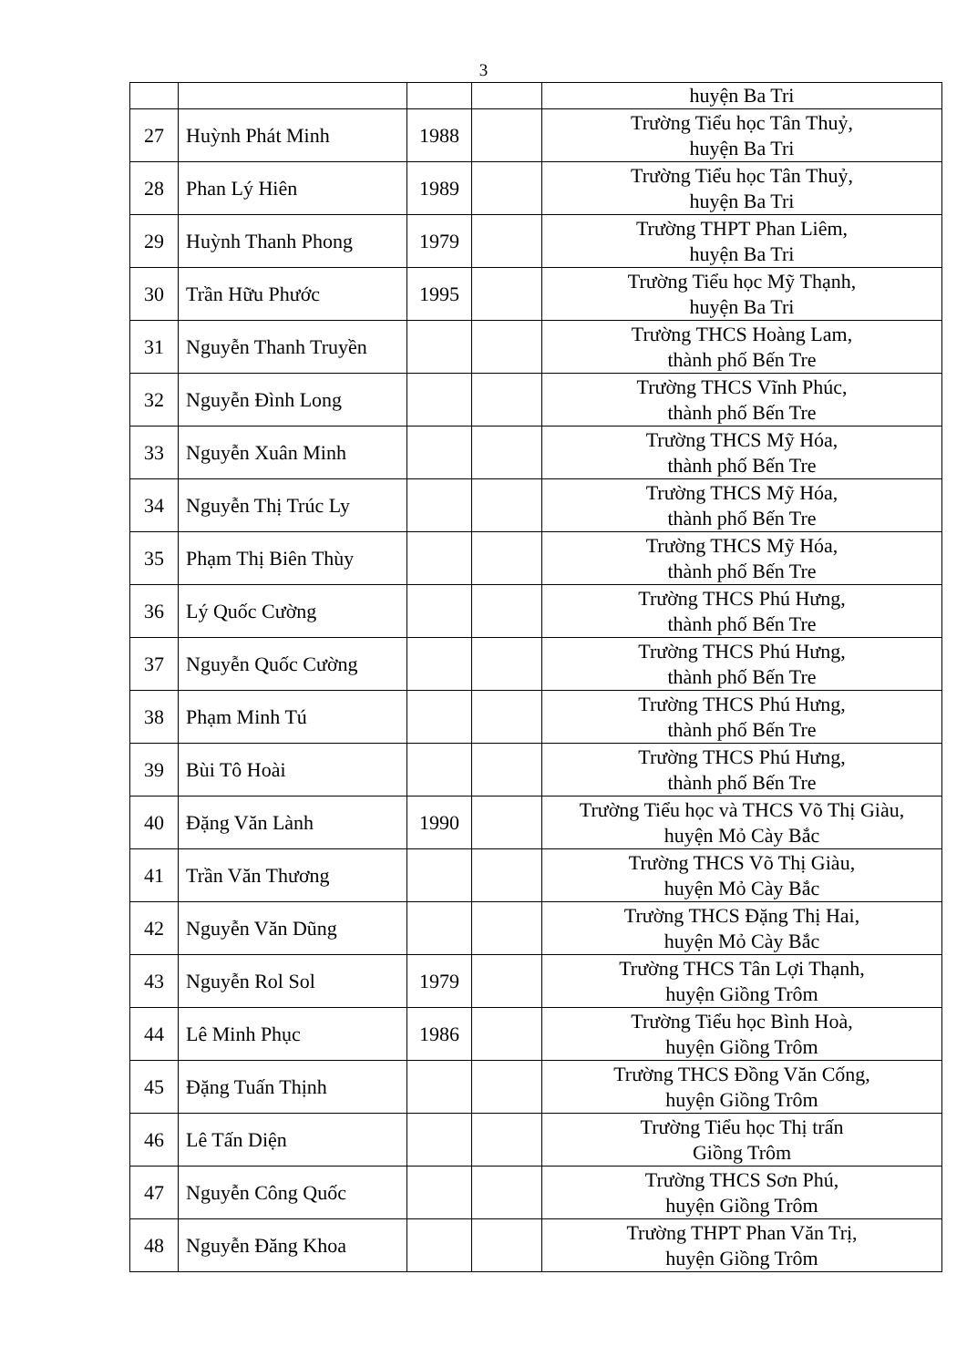3
| | | | | huyện Ba Tri |
| 27 | Huỳnh Phát Minh | 1988 | | Trường Tiểu học Tân Thuỷ, huyện Ba Tri |
| 28 | Phan Lý Hiên | 1989 | | Trường Tiểu học Tân Thuỷ, huyện Ba Tri |
| 29 | Huỳnh Thanh Phong | 1979 | | Trường THPT Phan Liêm, huyện Ba Tri |
| 30 | Trần Hữu Phước | 1995 | | Trường Tiểu học Mỹ Thạnh, huyện Ba Tri |
| 31 | Nguyễn Thanh Truyền | | | Trường THCS Hoàng Lam, thành phố Bến Tre |
| 32 | Nguyễn Đình Long | | | Trường THCS Vĩnh Phúc, thành phố Bến Tre |
| 33 | Nguyễn Xuân Minh | | | Trường THCS Mỹ Hóa, thành phố Bến Tre |
| 34 | Nguyễn Thị Trúc Ly | | | Trường THCS Mỹ Hóa, thành phố Bến Tre |
| 35 | Phạm Thị Biên Thùy | | | Trường THCS Mỹ Hóa, thành phố Bến Tre |
| 36 | Lý Quốc Cường | | | Trường THCS Phú Hưng, thành phố Bến Tre |
| 37 | Nguyễn Quốc Cường | | | Trường THCS Phú Hưng, thành phố Bến Tre |
| 38 | Phạm Minh Tú | | | Trường THCS Phú Hưng, thành phố Bến Tre |
| 39 | Bùi Tô Hoài | | | Trường THCS Phú Hưng, thành phố Bến Tre |
| 40 | Đặng Văn Lành | 1990 | | Trường Tiểu học và THCS Võ Thị Giàu, huyện Mỏ Cày Bắc |
| 41 | Trần Văn Thương | | | Trường THCS Võ Thị Giàu, huyện Mỏ Cày Bắc |
| 42 | Nguyễn Văn Dũng | | | Trường THCS Đặng Thị Hai, huyện Mỏ Cày Bắc |
| 43 | Nguyễn Rol Sol | 1979 | | Trường THCS Tân Lợi Thạnh, huyện Giồng Trôm |
| 44 | Lê Minh Phục | 1986 | | Trường Tiểu học Bình Hoà, huyện Giồng Trôm |
| 45 | Đặng Tuấn Thịnh | | | Trường THCS Đồng Văn Cống, huyện Giồng Trôm |
| 46 | Lê Tấn Diện | | | Trường Tiểu học Thị trấn Giồng Trôm |
| 47 | Nguyễn Công Quốc | | | Trường THCS Sơn Phú, huyện Giồng Trôm |
| 48 | Nguyễn Đăng Khoa | | | Trường THPT Phan Văn Trị, huyện Giồng Trôm |